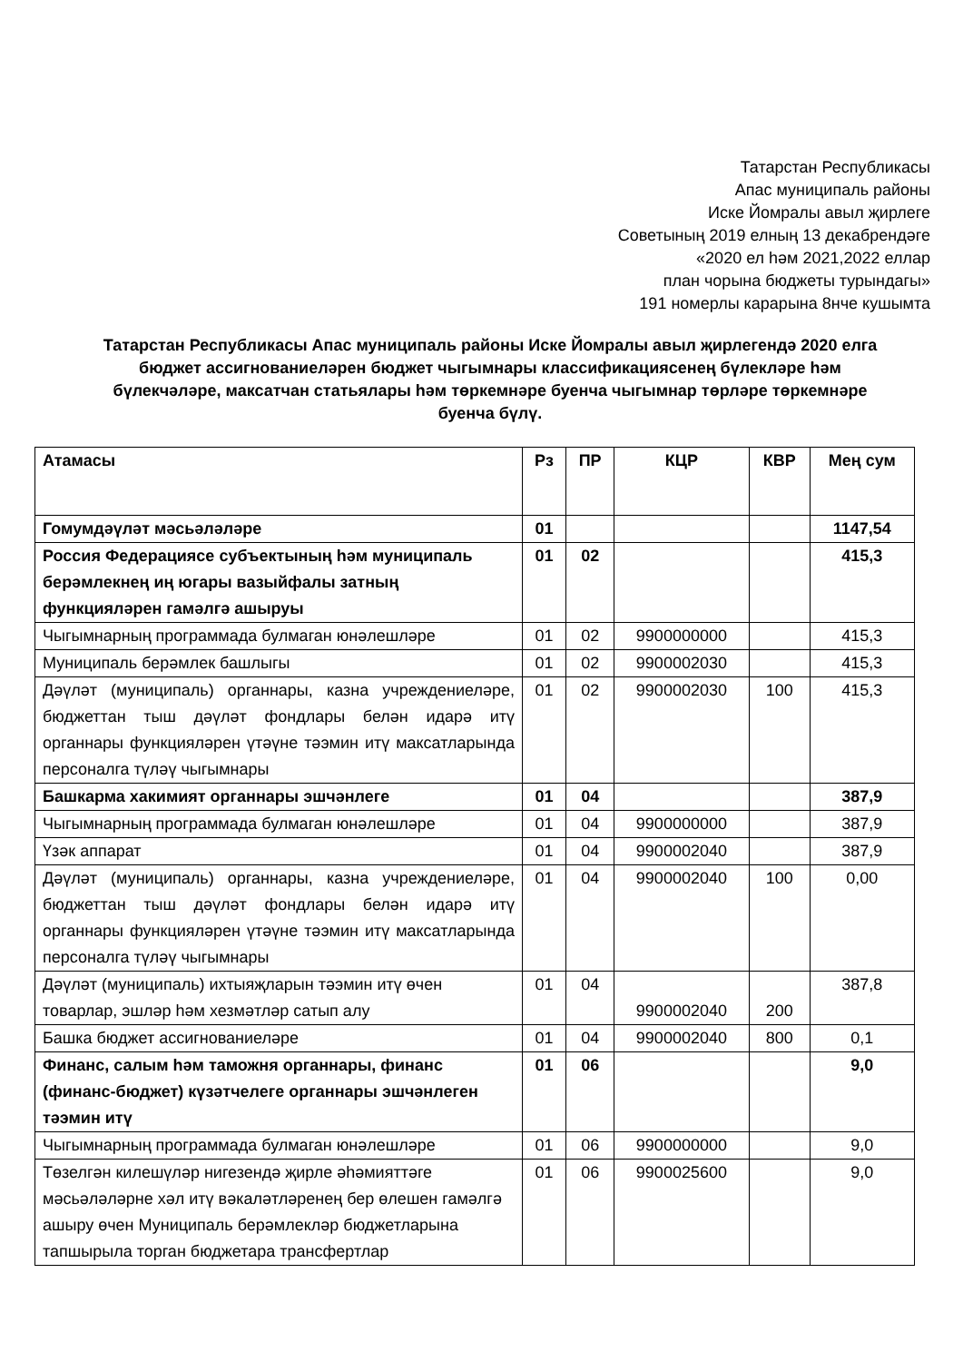Татарстан Республикасы
Апас муниципаль районы
Иске Йомралы авыл җирлеге
Советының 2019 елның 13 декабрендәге
«2020 ел һәм 2021,2022 еллар
план чорына бюджеты турындагы»
191 номерлы карарына 8нче кушымта
Татарстан Республикасы Апас муниципаль районы Иске Йомралы авыл җирлегендә 2020 елга бюджет ассигнованиеләрен бюджет чыгымнары классификациясенең бүлекләре һәм бүлекчәләре, максатчан статьялары һәм төркемнәре буенча чыгымнар төрләре төркемнәре буенча бүлү.
| Атамасы | Рз | ПР | КЦР | КВР | Мең сум |
| --- | --- | --- | --- | --- | --- |
| Гомумдәүләт мәсьәләләре | 01 | | | | 1147,54 |
| Россия Федерациясе субъектының һәм муниципаль берәмлекнең иң югары вазыйфалы затның функцияләрен гамәлгә ашыруы | 01 | 02 | | | 415,3 |
| Чыгымнарның программада булмаган юнәлешләре | 01 | 02 | 9900000000 | | 415,3 |
| Муниципаль берәмлек башлыгы | 01 | 02 | 9900002030 | | 415,3 |
| Дәүләт (муниципаль) органнары, казна учреждениеләре, бюджеттан тыш дәүләт фондлары белән идарә итү органнары функцияләрен үтәүне тәэмин итү максатларында персоналга түләү чыгымнары | 01 | 02 | 9900002030 | 100 | 415,3 |
| Башкарма хакимият органнары эшчәнлеге | 01 | 04 | | | 387,9 |
| Чыгымнарның программада булмаган юнәлешләре | 01 | 04 | 9900000000 | | 387,9 |
| Үзәк аппарат | 01 | 04 | 9900002040 | | 387,9 |
| Дәүләт (муниципаль) органнары, казна учреждениеләре, бюджеттан тыш дәүләт фондлары белән идарә итү органнары функцияләрен үтәүне тәэмин итү максатларында персоналга түләү чыгымнары | 01 | 04 | 9900002040 | 100 | 0,00 |
| Дәүләт (муниципаль) ихтыяҗларын тәэмин итү өчен товарлар, эшләр һәм хезмәтләр сатып алу | 01 | 04 | 9900002040 | 200 | 387,8 |
| Башка бюджет ассигнованиеләре | 01 | 04 | 9900002040 | 800 | 0,1 |
| Финанс, салым һәм таможня органнары, финанс (финанс-бюджет) күзәтчелеге органнары эшчәнлеген тәэмин итү | 01 | 06 | | | 9,0 |
| Чыгымнарның программада булмаган юнәлешләре | 01 | 06 | 9900000000 | | 9,0 |
| Төзелгән килешүләр нигезендә җирле әһәмияттәге мәсьәләләрне хәл итү вәкаләтләренең бер өлешен гамәлгә ашыру өчен Муниципаль берәмлекләр бюджетларына тапшырыла торган бюджетара трансфертлар | 01 | 06 | 9900025600 | | 9,0 |